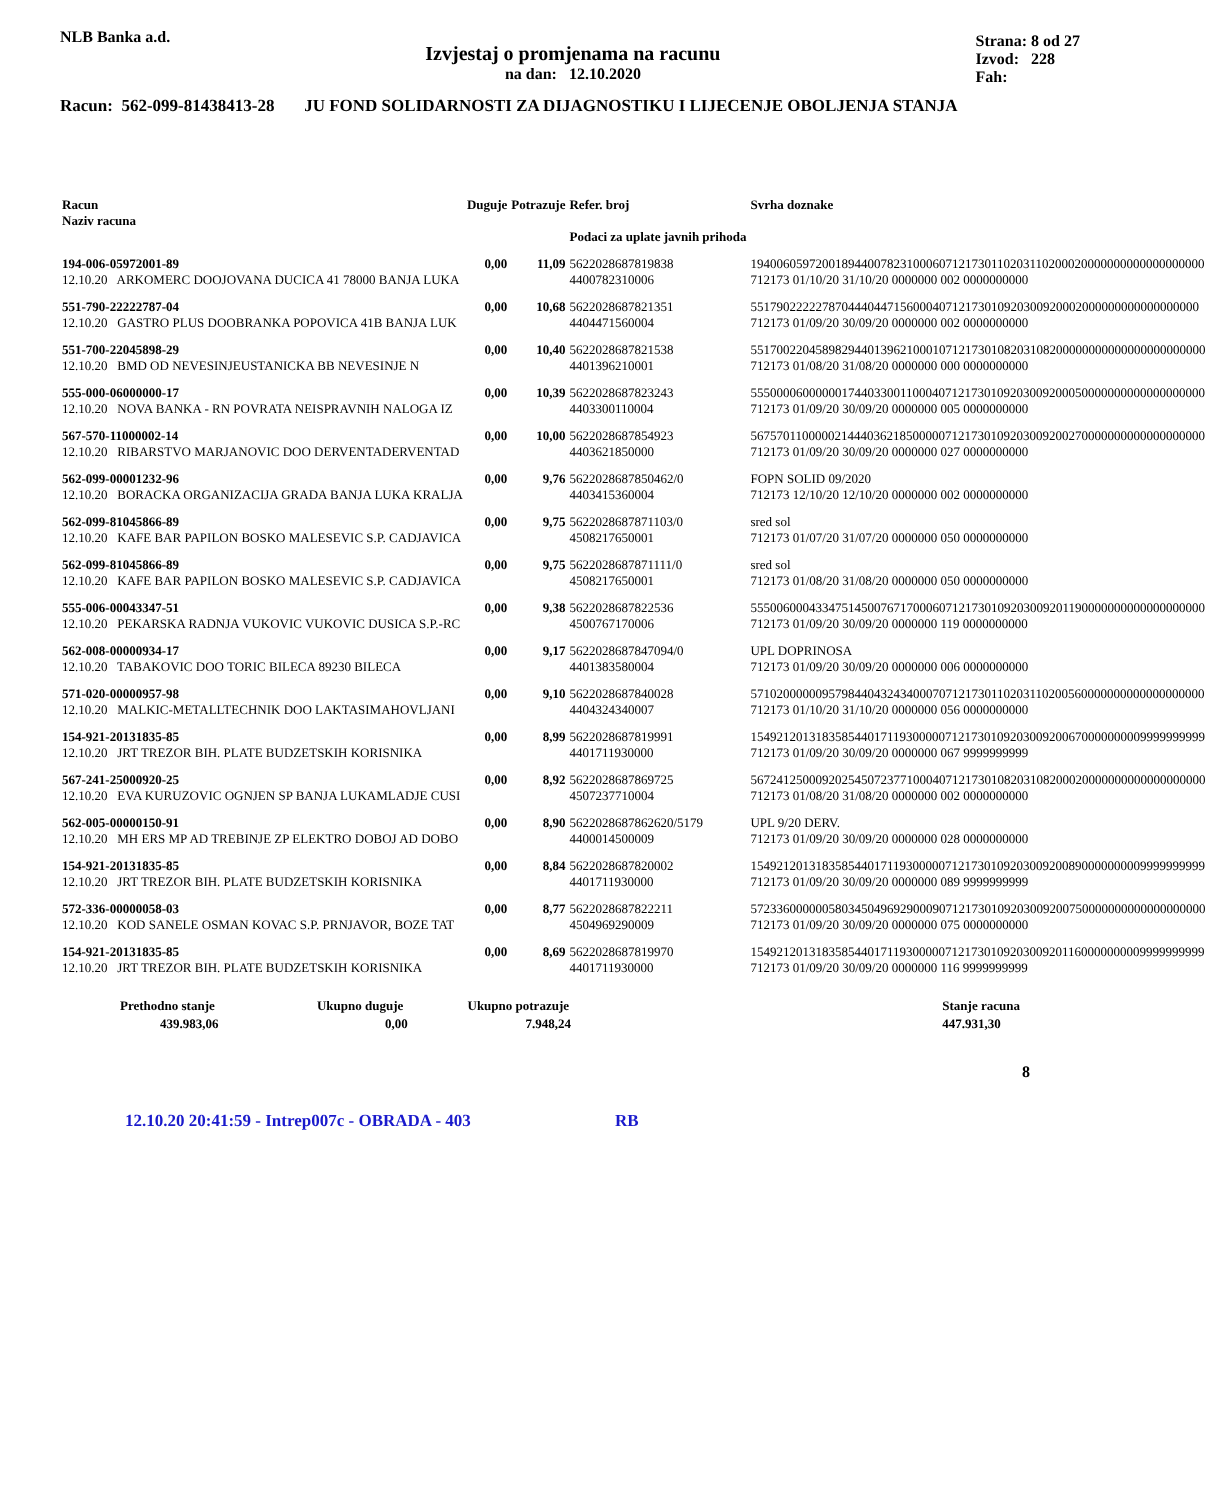NLB Banka a.d.
Izvjestaj o promjenama na racunu
na dan: 12.10.2020
Strana: 8 od 27
Izvod: 228
Fah:
Racun: 562-099-81438413-28 JU FOND SOLIDARNOSTI ZA DIJAGNOSTIKU I LIJECENJE OBOLJENJA STANJA
| Racun Naziv racuna | | Duguje | Potrazuje | Refer. broj Podaci za uplate javnih prihoda | Svrha doznake |
| --- | --- | --- | --- | --- | --- |
| 194-006-05972001-89 12.10.20 ARKOMERC DOOJOVANA DUCICA 41 78000 BANJA LUKA | | 0,00 | 11,09 | 5622028687819838 4400782310006 | 1940060597200189440078231000607121730110203110200020000000000000000000 712173 01/10/20 31/10/20 0000000 002 0000000000 |
| 551-790-22222787-04 12.10.20 GASTRO PLUS DOOBRANKA POPOVICA 41B BANJA LUK | | 0,00 | 10,68 | 5622028687821351 4404471560004 | 551790222227870444044715600040712173010920300920002000000000000000000 712173 01/09/20 30/09/20 0000000 002 0000000000 |
| 551-700-22045898-29 12.10.20 BMD OD NEVESINJEUSTANICKA BB NEVESINJE N | | 0,00 | 10,40 | 5622028687821538 4401396210001 | 5517002204589829440139621000107121730108203108200000000000000000000000 712173 01/08/20 31/08/20 0000000 000 0000000000 |
| 555-000-06000000-17 12.10.20 NOVA BANKA - RN POVRATA NEISPRAVNIH NALOGA IZ | | 0,00 | 10,39 | 5622028687823243 4403300110004 | 5550000600000017440330011000407121730109203009200050000000000000000000 712173 01/09/20 30/09/20 0000000 005 0000000000 |
| 567-570-11000002-14 12.10.20 RIBARSTVO MARJANOVIC DOO DERVENTADERVENTAD | | 0,00 | 10,00 | 5622028687854923 4403621850000 | 5675701100000214440362185000007121730109203009200270000000000000000000 712173 01/09/20 30/09/20 0000000 027 0000000000 |
| 562-099-00001232-96 12.10.20 BORACKA ORGANIZACIJA GRADA BANJA LUKA KRALJA | | 0,00 | 9,76 | 5622028687850462/0 4403415360004 | FOPN SOLID 09/2020 712173 12/10/20 12/10/20 0000000 002 0000000000 |
| 562-099-81045866-89 12.10.20 KAFE BAR PAPILON BOSKO MALESEVIC S.P. CADJAVICA | | 0,00 | 9,75 | 5622028687871103/0 4508217650001 | sred sol 712173 01/07/20 31/07/20 0000000 050 0000000000 |
| 562-099-81045866-89 12.10.20 KAFE BAR PAPILON BOSKO MALESEVIC S.P. CADJAVICA | | 0,00 | 9,75 | 5622028687871111/0 4508217650001 | sred sol 712173 01/08/20 31/08/20 0000000 050 0000000000 |
| 555-006-00043347-51 12.10.20 PEKARSKA RADNJA VUKOVIC VUKOVIC DUSICA S.P.-RC | | 0,00 | 9,38 | 5622028687822536 4500767170006 | 5550060004334751450076717000607121730109203009201190000000000000000000 712173 01/09/20 30/09/20 0000000 119 0000000000 |
| 562-008-00000934-17 12.10.20 TABAKOVIC DOO TORIC BILECA 89230 BILECA | | 0,00 | 9,17 | 5622028687847094/0 4401383580004 | UPL DOPRINOSA 712173 01/09/20 30/09/20 0000000 006 0000000000 |
| 571-020-00000957-98 12.10.20 MALKIC-METALLTECHNIK DOO LAKTASIMAHOVLJANI | | 0,00 | 9,10 | 5622028687840028 4404324340007 | 5710200000095798440432434000707121730110203110200560000000000000000000 712173 01/10/20 31/10/20 0000000 056 0000000000 |
| 154-921-20131835-85 12.10.20 JRT TREZOR BIH. PLATE BUDZETSKIH KORISNIKA | | 0,00 | 8,99 | 5622028687819991 4401711930000 | 1549212013183585440171193000007121730109203009200670000000009999999999 712173 01/09/20 30/09/20 0000000 067 9999999999 |
| 567-241-25000920-25 12.10.20 EVA KURUZOVIC OGNJEN SP BANJA LUKAMLADJE CUSI | | 0,00 | 8,92 | 5622028687869725 4507237710004 | 5672412500092025450723771000407121730108203108200020000000000000000000 712173 01/08/20 31/08/20 0000000 002 0000000000 |
| 562-005-00000150-91 12.10.20 MH ERS MP AD TREBINJE ZP ELEKTRO DOBOJ AD DOBO | | 0,00 | 8,90 | 5622028687862620/5179 4400014500009 | UPL 9/20 DERV. 712173 01/09/20 30/09/20 0000000 028 0000000000 |
| 154-921-20131835-85 12.10.20 JRT TREZOR BIH. PLATE BUDZETSKIH KORISNIKA | | 0,00 | 8,84 | 5622028687820002 4401711930000 | 1549212013183585440171193000007121730109203009200890000000009999999999 712173 01/09/20 30/09/20 0000000 089 9999999999 |
| 572-336-00000058-03 12.10.20 KOD SANELE OSMAN KOVAC S.P. PRNJAVOR, BOZE TAT | | 0,00 | 8,77 | 5622028687822211 4504969290009 | 5723360000005803450496929000907121730109203009200750000000000000000000 712173 01/09/20 30/09/20 0000000 075 0000000000 |
| 154-921-20131835-85 12.10.20 JRT TREZOR BIH. PLATE BUDZETSKIH KORISNIKA | | 0,00 | 8,69 | 5622028687819970 4401711930000 | 1549212013183585440171193000007121730109203009201160000000009999999999 712173 01/09/20 30/09/20 0000000 116 9999999999 |
| Prethodno stanje | Ukupno duguje | Ukupno potrazuje | | Stanje racuna |
| --- | --- | --- | --- | --- |
| 439.983,06 | 0,00 | 7.948,24 | | 447.931,30 |
8
12.10.20 20:41:59 - Intrep007c - OBRADA - 403 RB